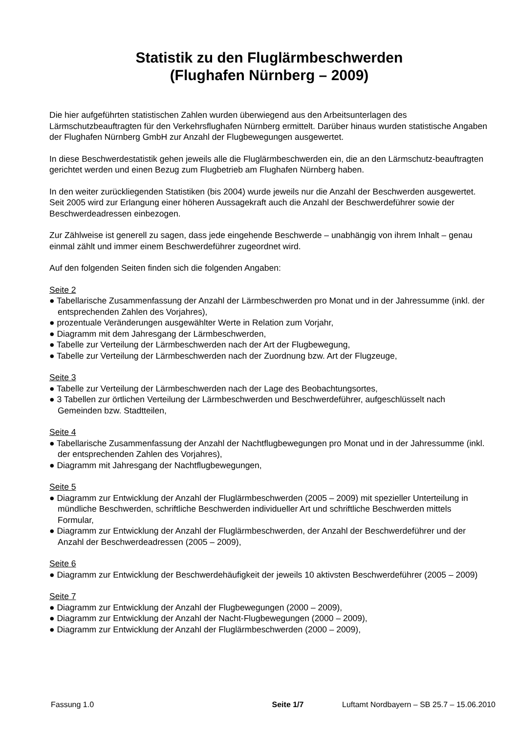Statistik zu den Fluglärmbeschwerden
(Flughafen Nürnberg – 2009)
Die hier aufgeführten statistischen Zahlen wurden überwiegend aus den Arbeitsunterlagen des Lärmschutzbeauftragten für den Verkehrsflughafen Nürnberg ermittelt. Darüber hinaus wurden statistische Angaben der Flughafen Nürnberg GmbH zur Anzahl der Flugbewegungen ausgewertet.
In diese Beschwerdestatistik gehen jeweils alle die Fluglärmbeschwerden ein, die an den Lärmschutz-beauftragten gerichtet werden und einen Bezug zum Flugbetrieb am Flughafen Nürnberg haben.
In den weiter zurückliegenden Statistiken (bis 2004) wurde jeweils nur die Anzahl der Beschwerden ausgewertet. Seit 2005 wird zur Erlangung einer höheren Aussagekraft auch die Anzahl der Beschwerdeführer sowie der Beschwerdeadressen einbezogen.
Zur Zählweise ist generell zu sagen, dass jede eingehende Beschwerde – unabhängig von ihrem Inhalt – genau einmal zählt und immer einem Beschwerdeführer zugeordnet wird.
Auf den folgenden Seiten finden sich die folgenden Angaben:
Seite 2
● Tabellarische Zusammenfassung der Anzahl der Lärmbeschwerden pro Monat und in der Jahressumme (inkl. der entsprechenden Zahlen des Vorjahres),
● prozentuale Veränderungen ausgewählter Werte in Relation zum Vorjahr,
● Diagramm mit dem Jahresgang der Lärmbeschwerden,
● Tabelle zur Verteilung der Lärmbeschwerden nach der Art der Flugbewegung,
● Tabelle zur Verteilung der Lärmbeschwerden nach der Zuordnung bzw. Art der Flugzeuge,
Seite 3
● Tabelle zur Verteilung der Lärmbeschwerden nach der Lage des Beobachtungsortes,
● 3 Tabellen zur örtlichen Verteilung der Lärmbeschwerden und Beschwerdeführer, aufgeschlüsselt nach Gemeinden bzw. Stadtteilen,
Seite 4
● Tabellarische Zusammenfassung der Anzahl der Nachtflugbewegungen pro Monat und in der Jahressumme (inkl. der entsprechenden Zahlen des Vorjahres),
● Diagramm mit Jahresgang der Nachtflugbewegungen,
Seite 5
● Diagramm zur Entwicklung der Anzahl der Fluglärmbeschwerden (2005 – 2009) mit spezieller Unterteilung in mündliche Beschwerden, schriftliche Beschwerden individueller Art und schriftliche Beschwerden mittels Formular,
● Diagramm zur Entwicklung der Anzahl der Fluglärmbeschwerden, der Anzahl der Beschwerdeführer und der Anzahl der Beschwerdeadressen (2005 – 2009),
Seite 6
● Diagramm zur Entwicklung der Beschwerdehäufigkeit der jeweils 10 aktivsten Beschwerdeführer (2005 – 2009)
Seite 7
● Diagramm zur Entwicklung der Anzahl der Flugbewegungen (2000 – 2009),
● Diagramm zur Entwicklung der Anzahl der Nacht-Flugbewegungen (2000 – 2009),
● Diagramm zur Entwicklung der Anzahl der Fluglärmbeschwerden (2000 – 2009),
Fassung 1.0 Seite 1/7 Luftamt Nordbayern – SB 25.7 – 15.06.2010